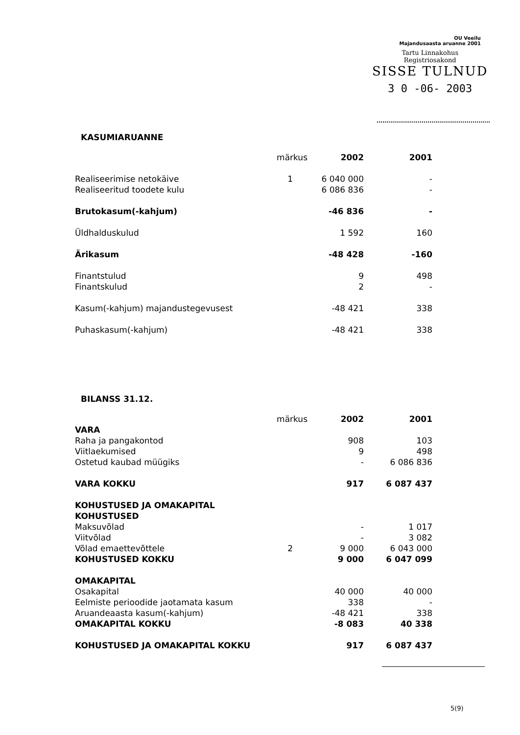OU Veeilu
Majandusaasta aruanne 2001
Tartu Linnakohus
Registriosakond
SISSE TULNUD
3 0 -06- 2003
KASUMIARUANNE
| | märkus | 2002 | 2001 |
| Realiseerimise netokäive | 1 | 6 040 000 | - |
| Realiseeritud toodete kulu | | 6 086 836 | - |
| Brutokasum(-kahjum) | | -46 836 | - |
| Üldhalduskulud | | 1 592 | 160 |
| Ärikasum | | -48 428 | -160 |
| Finantstulud | | 9 | 498 |
| Finantskulud | | 2 | - |
| Kasum(-kahjum) majandustegevusest | | -48 421 | 338 |
| Puhaskasum(-kahjum) | | -48 421 | 338 |
BILANSS 31.12.
| | märkus | 2002 | 2001 |
| VARA | | | |
| Raha ja pangakontod | | 908 | 103 |
| Viitlaekumised | | 9 | 498 |
| Ostetud kaubad müügiks | | - | 6 086 836 |
| VARA KOKKU | | 917 | 6 087 437 |
| KOHUSTUSED JA OMAKAPITAL | | | |
| KOHUSTUSED | | | |
| Maksuvõlad | | - | 1 017 |
| Viitvõlad | | - | 3 082 |
| Võlad emaettevõttele | 2 | 9 000 | 6 043 000 |
| KOHUSTUSED KOKKU | | 9 000 | 6 047 099 |
| OMAKAPITAL | | | |
| Osakapital | | 40 000 | 40 000 |
| Eelmiste perioodide jaotamata kasum | | 338 | - |
| Aruandeaasta kasum(-kahjum) | | -48 421 | 338 |
| OMAKAPITAL KOKKU | | -8 083 | 40 338 |
| KOHUSTUSED JA OMAKAPITAL KOKKU | | 917 | 6 087 437 |
5(9)